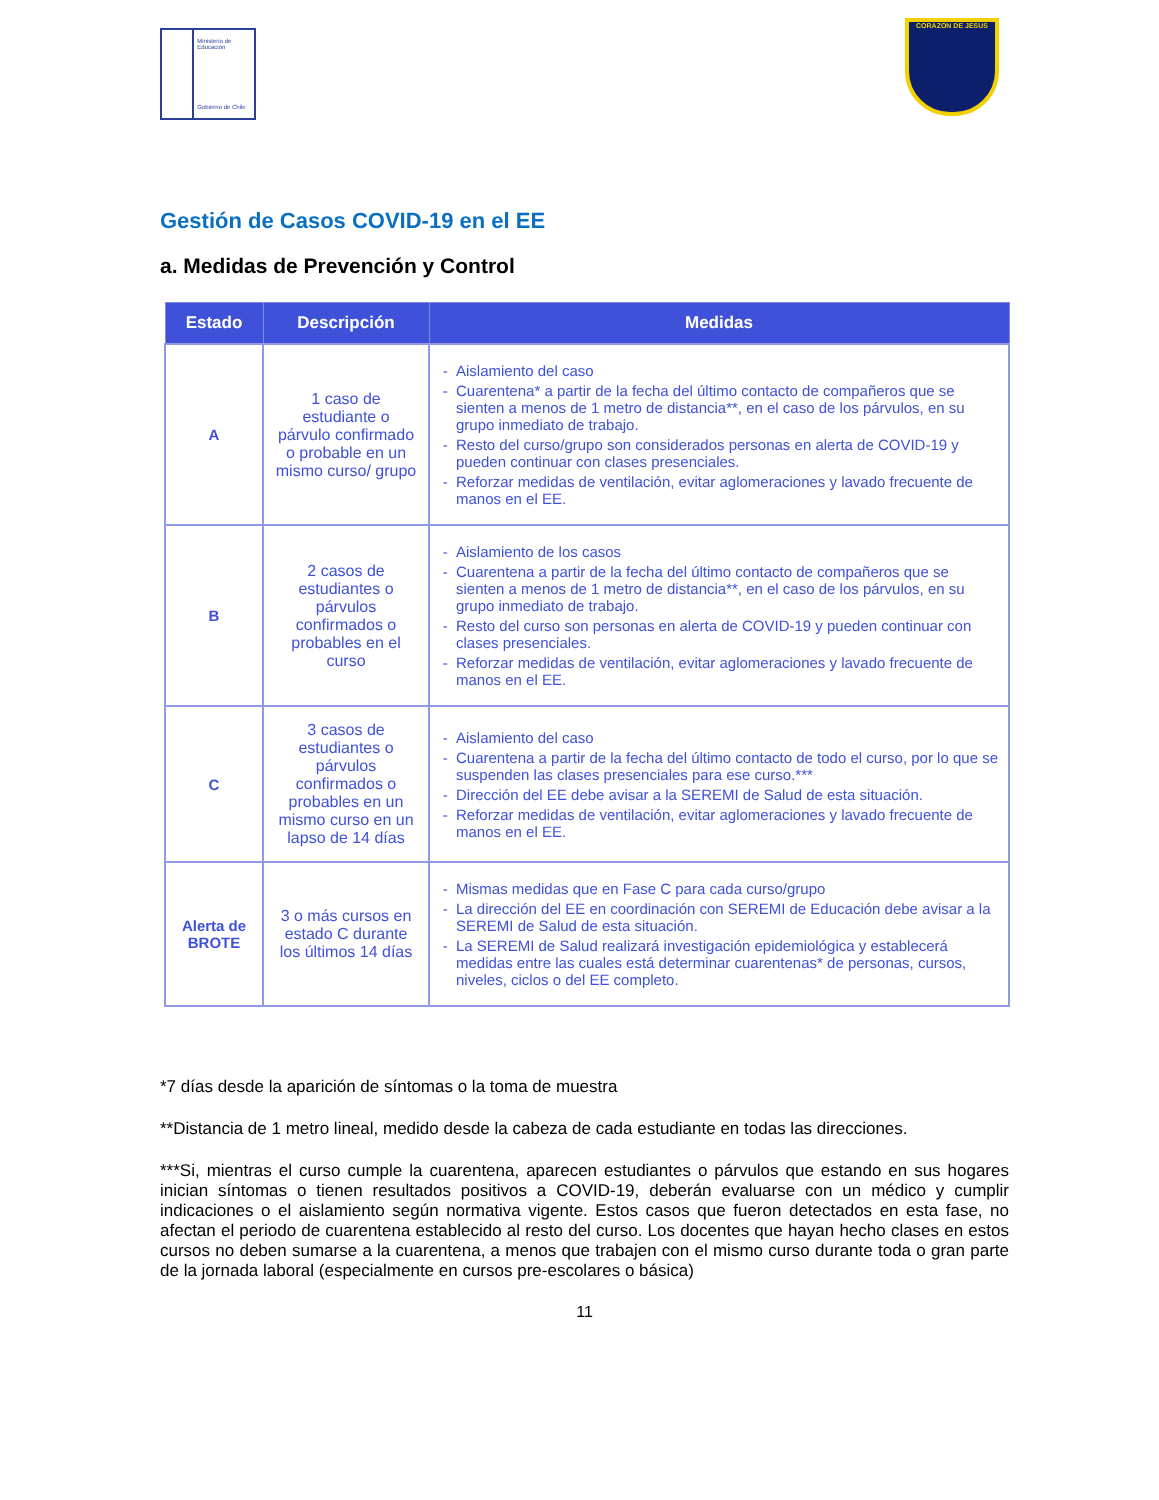Ministerio de Educación
Gobierno de Chile
CORAZON DE JESUS
Gestión de Casos COVID-19 en el EE
a. Medidas de Prevención y Control
| Estado | Descripción | Medidas |
| --- | --- | --- |
| A | 1 caso de estudiante o párvulo confirmado o probable en un mismo curso/ grupo | Aislamiento del caso Cuarentena* a partir de la fecha del último contacto de compañeros que se sienten a menos de 1 metro de distancia**, en el caso de los párvulos, en su grupo inmediato de trabajo. Resto del curso/grupo son considerados personas en alerta de COVID-19 y pueden continuar con clases presenciales. Reforzar medidas de ventilación, evitar aglomeraciones y lavado frecuente de manos en el EE. |
| B | 2 casos de estudiantes o párvulos confirmados o probables en el curso | Aislamiento de los casos Cuarentena a partir de la fecha del último contacto de compañeros que se sienten a menos de 1 metro de distancia**, en el caso de los párvulos, en su grupo inmediato de trabajo. Resto del curso son personas en alerta de COVID-19 y pueden continuar con clases presenciales. Reforzar medidas de ventilación, evitar aglomeraciones y lavado frecuente de manos en el EE. |
| C | 3 casos de estudiantes o párvulos confirmados o probables en un mismo curso en un lapso de 14 días | Aislamiento del caso Cuarentena a partir de la fecha del último contacto de todo el curso, por lo que se suspenden las clases presenciales para ese curso.*** Dirección del EE debe avisar a la SEREMI de Salud de esta situación. Reforzar medidas de ventilación, evitar aglomeraciones y lavado frecuente de manos en el EE. |
| Alerta de BROTE | 3 o más cursos en estado C durante los últimos 14 días | Mismas medidas que en Fase C para cada curso/grupo La dirección del EE en coordinación con SEREMI de Educación debe avisar a la SEREMI de Salud de esta situación. La SEREMI de Salud realizará investigación epidemiológica y establecerá medidas entre las cuales está determinar cuarentenas* de personas, cursos, niveles, ciclos o del EE completo. |
*7 días desde la aparición de síntomas o la toma de muestra
**Distancia de 1 metro lineal, medido desde la cabeza de cada estudiante en todas las direcciones.
***Si, mientras el curso cumple la cuarentena, aparecen estudiantes o párvulos que estando en sus hogares inician síntomas o tienen resultados positivos a COVID-19, deberán evaluarse con un médico y cumplir indicaciones o el aislamiento según normativa vigente. Estos casos que fueron detectados en esta fase, no afectan el periodo de cuarentena establecido al resto del curso. Los docentes que hayan hecho clases en estos cursos no deben sumarse a la cuarentena, a menos que trabajen con el mismo curso durante toda o gran parte de la jornada laboral (especialmente en cursos pre-escolares o básica)
11